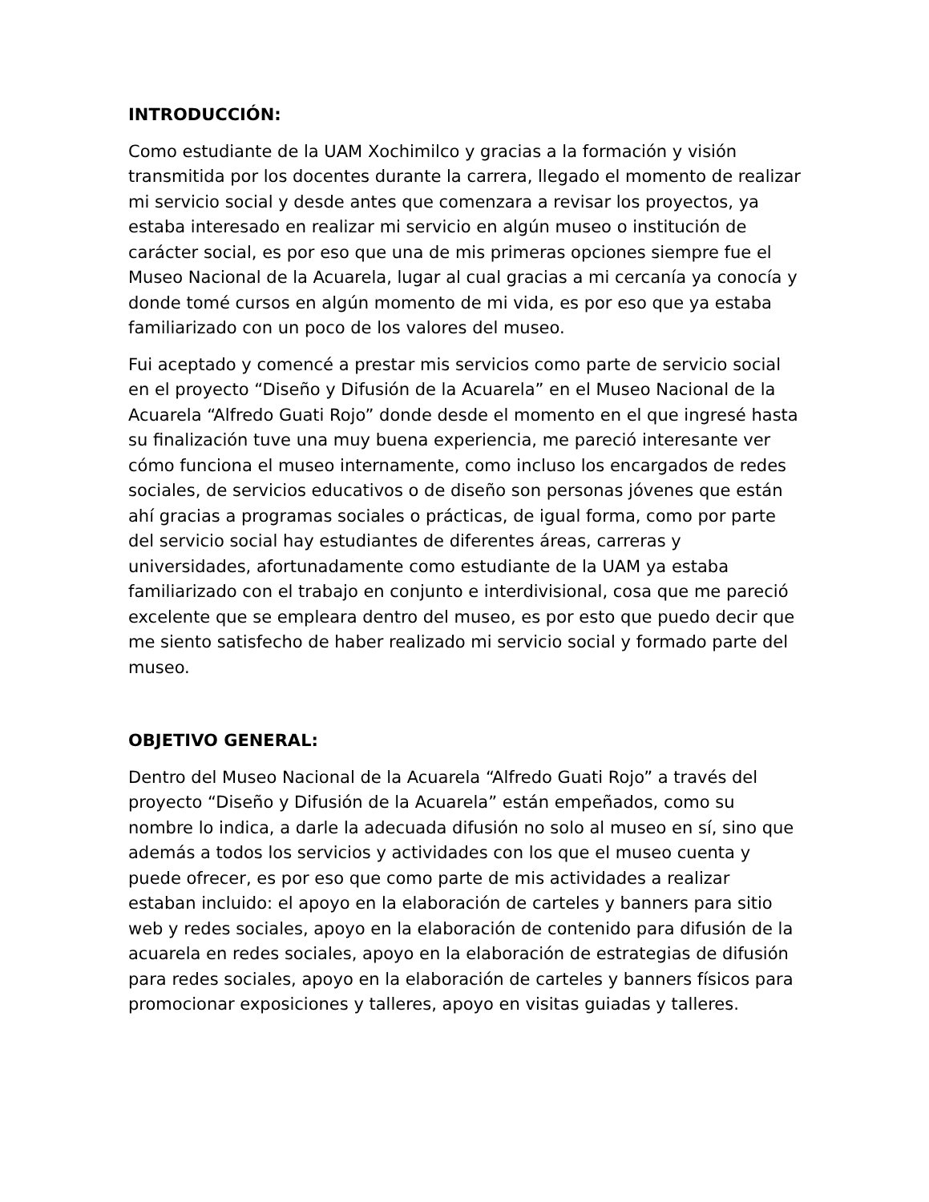INTRODUCCIÓN:
Como estudiante de la UAM Xochimilco y gracias a la formación y visión transmitida por los docentes durante la carrera, llegado el momento de realizar mi servicio social y desde antes que comenzara a revisar los proyectos, ya estaba interesado en realizar mi servicio en algún museo o institución de carácter social, es por eso que una de mis primeras opciones siempre fue el Museo Nacional de la Acuarela, lugar al cual gracias a mi cercanía ya conocía y donde tomé cursos en algún momento de mi vida, es por eso que ya estaba familiarizado con un poco de los valores del museo.
Fui aceptado y comencé a prestar mis servicios como parte de servicio social en el proyecto “Diseño y Difusión de la Acuarela” en el Museo Nacional de la Acuarela “Alfredo Guati Rojo” donde desde el momento en el que ingresé hasta su finalización tuve una muy buena experiencia, me pareció interesante ver cómo funciona el museo internamente, como incluso los encargados de redes sociales, de servicios educativos o de diseño son personas jóvenes que están ahí gracias a programas sociales o prácticas, de igual forma, como por parte del servicio social hay estudiantes de diferentes áreas, carreras y universidades, afortunadamente como estudiante de la UAM ya estaba familiarizado con el trabajo en conjunto e interdivisional, cosa que me pareció excelente que se empleara dentro del museo, es por esto que puedo decir que me siento satisfecho de haber realizado mi servicio social y formado parte del museo.
OBJETIVO GENERAL:
Dentro del Museo Nacional de la Acuarela “Alfredo Guati Rojo” a través del proyecto “Diseño y Difusión de la Acuarela” están empeñados, como su nombre lo indica, a darle la adecuada difusión no solo al museo en sí, sino que además a todos los servicios y actividades con los que el museo cuenta y puede ofrecer, es por eso que como parte de mis actividades a realizar estaban incluido: el apoyo en la elaboración de carteles y banners para sitio web y redes sociales, apoyo en la elaboración de contenido para difusión de la acuarela en redes sociales, apoyo en la elaboración de estrategias de difusión para redes sociales, apoyo en la elaboración de carteles y banners físicos para promocionar exposiciones y talleres, apoyo en visitas guiadas y talleres.